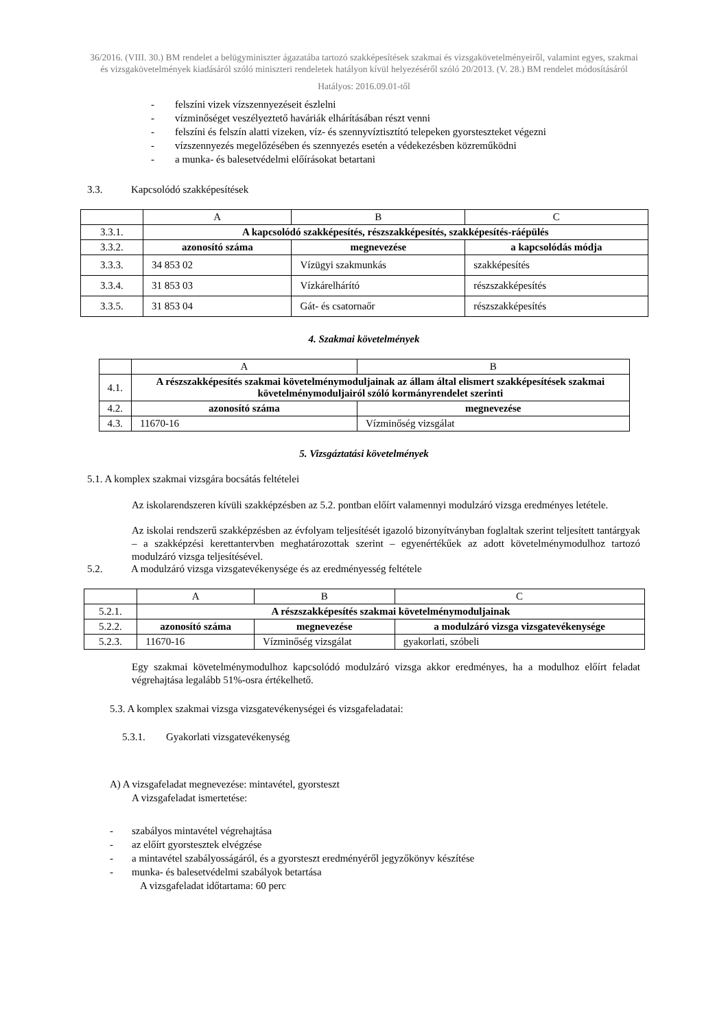36/2016. (VIII. 30.) BM rendelet a belügyminiszter ágazatába tartozó szakképesítések szakmai és vizsgakövetelményeiről, valamint egyes, szakmai és vizsgakövetelmények kiadásáról szóló miniszteri rendeletek hatályon kívül helyezéséről szóló 20/2013. (V. 28.) BM rendelet módosításáról
Hatályos: 2016.09.01-től
- felszíni vizek vízszennyezéseit észlelni
- vízminőséget veszélyeztető haváriák elhárításában részt venni
- felszíni és felszín alatti vizeken, víz- és szennyvíztisztító telepeken gyorsteszteket végezni
- vízszennyezés megelőzésében és szennyezés esetén a védekezésben közreműködni
- a munka- és balesetvédelmi előírásokat betartani
3.3. Kapcsolódó szakképesítések
| | A | B | C |
| 3.3.1. | A kapcsolódó szakképesítés, részszakképesítés, szakképesítés-ráépülés | | |
| 3.3.2. | azonosító száma | megnevezése | a kapcsolódás módja |
| 3.3.3. | 34 853 02 | Vízügyi szakmunkás | szakképesítés |
| 3.3.4. | 31 853 03 | Vízkárelhárító | részszakképesítés |
| 3.3.5. | 31 853 04 | Gát- és csatornaőr | részszakképesítés |
4. Szakmai követelmények
| | A | B |
| 4.1. | A részszakképesítés szakmai követelménymoduljainak az állam által elismert szakképesítések szakmai követelménymoduljairól szóló kormányrendelet szerinti | |
| 4.2. | azonosító száma | megnevezése |
| 4.3. | 11670-16 | Vízminőség vizsgálat |
5. Vizsgáztatási követelmények
5.1. A komplex szakmai vizsgára bocsátás feltételei
Az iskolarendszeren kívüli szakképzésben az 5.2. pontban előírt valamennyi modulzáró vizsga eredményes letétele.
Az iskolai rendszerű szakképzésben az évfolyam teljesítését igazoló bizonyítványban foglaltak szerint teljesített tantárgyak – a szakképzési kerettantervben meghatározottak szerint – egyenértékűek az adott követelménymodulhoz tartozó modulzáró vizsga teljesítésével.
5.2. A modulzáró vizsga vizsgatevékenysége és az eredményesség feltétele
| | A | B | C |
| 5.2.1. | A részszakképesítés szakmai követelménymoduljainak | | |
| 5.2.2. | azonosító száma | megnevezése | a modulzáró vizsga vizsgatevékenysége |
| 5.2.3. | 11670-16 | Vízminőség vizsgálat | gyakorlati, szóbeli |
Egy szakmai követelménymodulhoz kapcsolódó modulzáró vizsga akkor eredményes, ha a modulhoz előírt feladat végrehajtása legalább 51%-osra értékelhető.
5.3. A komplex szakmai vizsga vizsgatevékenységei és vizsgafeladatai:
5.3.1. Gyakorlati vizsgatevékenység
A) A vizsgafeladat megnevezése: mintavétel, gyorsteszt
A vizsgafeladat ismertetése:
- szabályos mintavétel végrehajtása
- az előírt gyorstesztek elvégzése
- a mintavétel szabályosságáról, és a gyorsteszt eredményéről jegyzőkönyv készítése
- munka- és balesetvédelmi szabályok betartása
A vizsgafeladat időtartama: 60 perc